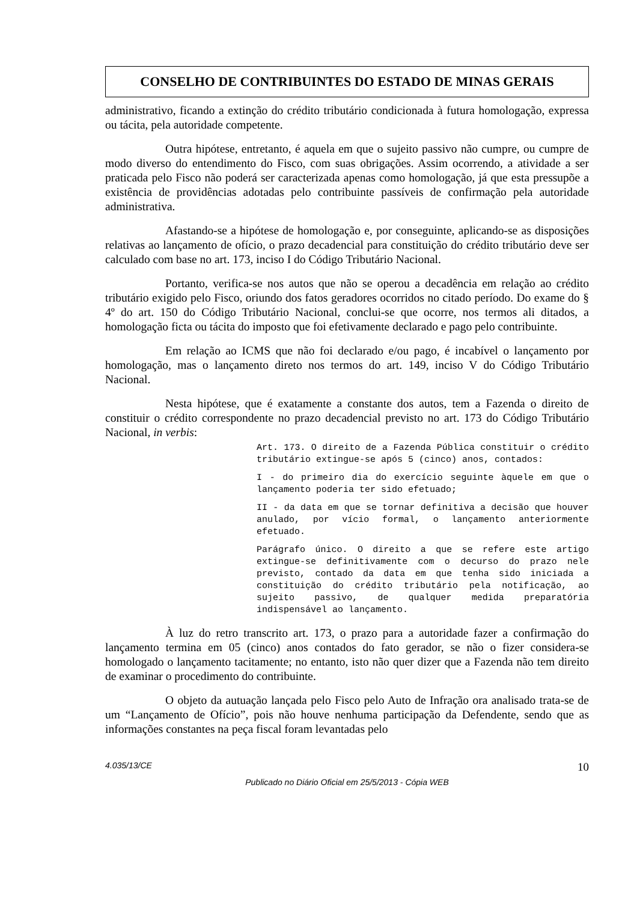CONSELHO DE CONTRIBUINTES DO ESTADO DE MINAS GERAIS
administrativo, ficando a extinção do crédito tributário condicionada à futura homologação, expressa ou tácita, pela autoridade competente.
Outra hipótese, entretanto, é aquela em que o sujeito passivo não cumpre, ou cumpre de modo diverso do entendimento do Fisco, com suas obrigações. Assim ocorrendo, a atividade a ser praticada pelo Fisco não poderá ser caracterizada apenas como homologação, já que esta pressupõe a existência de providências adotadas pelo contribuinte passíveis de confirmação pela autoridade administrativa.
Afastando-se a hipótese de homologação e, por conseguinte, aplicando-se as disposições relativas ao lançamento de ofício, o prazo decadencial para constituição do crédito tributário deve ser calculado com base no art. 173, inciso I do Código Tributário Nacional.
Portanto, verifica-se nos autos que não se operou a decadência em relação ao crédito tributário exigido pelo Fisco, oriundo dos fatos geradores ocorridos no citado período. Do exame do § 4º do art. 150 do Código Tributário Nacional, conclui-se que ocorre, nos termos ali ditados, a homologação ficta ou tácita do imposto que foi efetivamente declarado e pago pelo contribuinte.
Em relação ao ICMS que não foi declarado e/ou pago, é incabível o lançamento por homologação, mas o lançamento direto nos termos do art. 149, inciso V do Código Tributário Nacional.
Nesta hipótese, que é exatamente a constante dos autos, tem a Fazenda o direito de constituir o crédito correspondente no prazo decadencial previsto no art. 173 do Código Tributário Nacional, in verbis:
Art. 173. O direito de a Fazenda Pública constituir o crédito tributário extingue-se após 5 (cinco) anos, contados:
I - do primeiro dia do exercício seguinte àquele em que o lançamento poderia ter sido efetuado;
II - da data em que se tornar definitiva a decisão que houver anulado, por vício formal, o lançamento anteriormente efetuado.
Parágrafo único. O direito a que se refere este artigo extingue-se definitivamente com o decurso do prazo nele previsto, contado da data em que tenha sido iniciada a constituição do crédito tributário pela notificação, ao sujeito passivo, de qualquer medida preparatória indispensável ao lançamento.
À luz do retro transcrito art. 173, o prazo para a autoridade fazer a confirmação do lançamento termina em 05 (cinco) anos contados do fato gerador, se não o fizer considera-se homologado o lançamento tacitamente; no entanto, isto não quer dizer que a Fazenda não tem direito de examinar o procedimento do contribuinte.
O objeto da autuação lançada pelo Fisco pelo Auto de Infração ora analisado trata-se de um “Lançamento de Ofício”, pois não houve nenhuma participação da Defendente, sendo que as informações constantes na peça fiscal foram levantadas pelo
4.035/13/CE 10
Publicado no Diário Oficial em 25/5/2013 - Cópia WEB